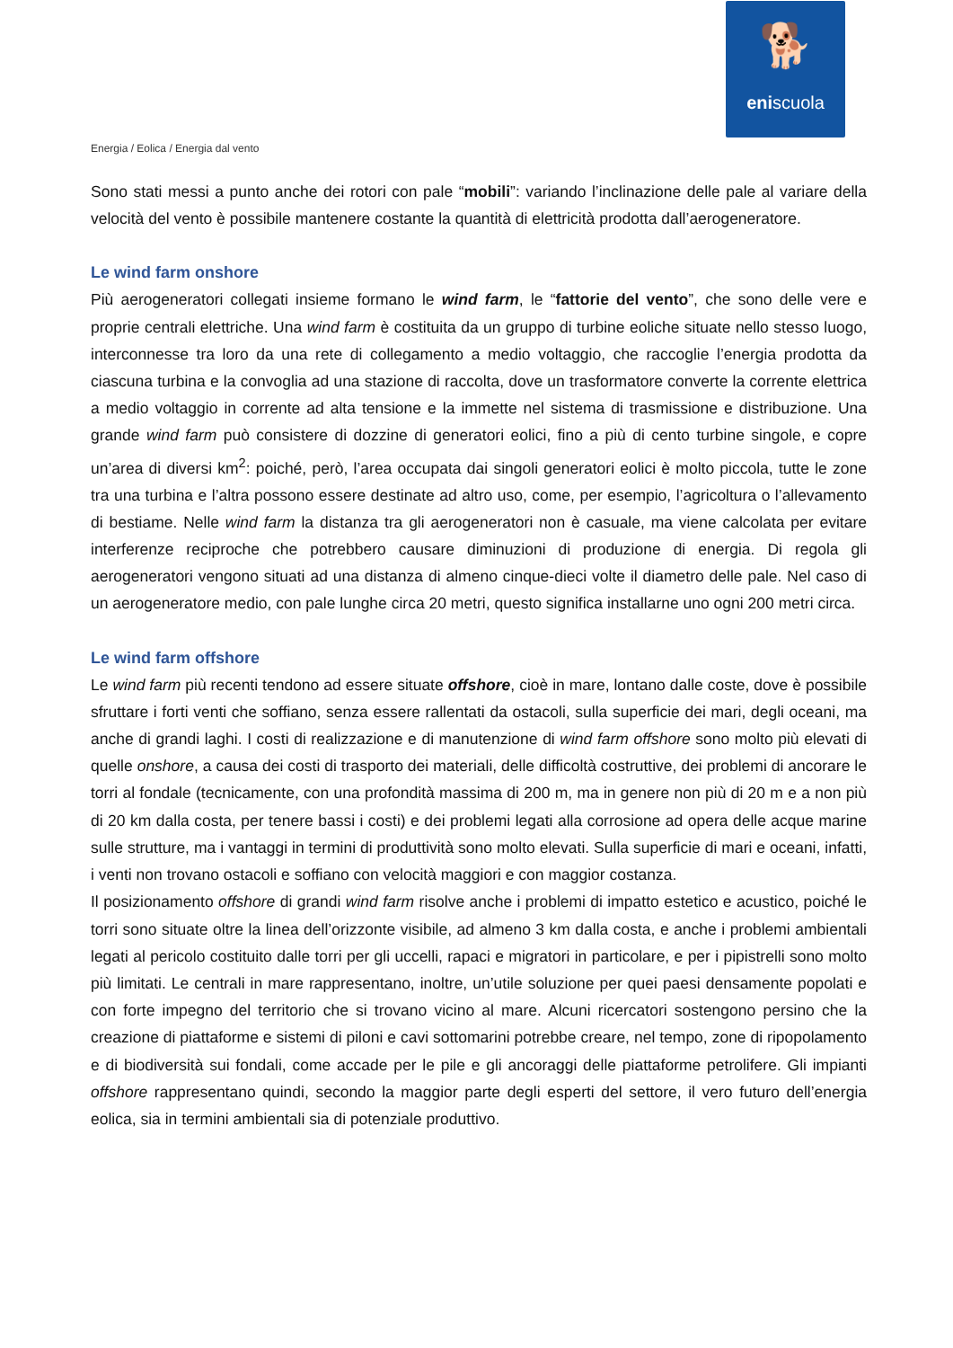🐕
eniscuola
Energia / Eolica / Energia dal vento
Sono stati messi a punto anche dei rotori con pale “mobili”: variando l’inclinazione delle pale al variare della velocità del vento è possibile mantenere costante la quantità di elettricità prodotta dall’aerogeneratore.
Le wind farm onshore
Più aerogeneratori collegati insieme formano le wind farm, le “fattorie del vento”, che sono delle vere e proprie centrali elettriche. Una wind farm è costituita da un gruppo di turbine eoliche situate nello stesso luogo, interconnesse tra loro da una rete di collegamento a medio voltaggio, che raccoglie l’energia prodotta da ciascuna turbina e la convoglia ad una stazione di raccolta, dove un trasformatore converte la corrente elettrica a medio voltaggio in corrente ad alta tensione e la immette nel sistema di trasmissione e distribuzione. Una grande wind farm può consistere di dozzine di generatori eolici, fino a più di cento turbine singole, e copre un’area di diversi km<sup>2</sup>: poiché, però, l’area occupata dai singoli generatori eolici è molto piccola, tutte le zone tra una turbina e l’altra possono essere destinate ad altro uso, come, per esempio, l’agricoltura o l’allevamento di bestiame. Nelle wind farm la distanza tra gli aerogeneratori non è casuale, ma viene calcolata per evitare interferenze reciproche che potrebbero causare diminuzioni di produzione di energia. Di regola gli aerogeneratori vengono situati ad una distanza di almeno cinque-dieci volte il diametro delle pale. Nel caso di un aerogeneratore medio, con pale lunghe circa 20 metri, questo significa installarne uno ogni 200 metri circa.
Le wind farm offshore
Le wind farm più recenti tendono ad essere situate offshore, cioè in mare, lontano dalle coste, dove è possibile sfruttare i forti venti che soffiano, senza essere rallentati da ostacoli, sulla superficie dei mari, degli oceani, ma anche di grandi laghi. I costi di realizzazione e di manutenzione di wind farm offshore sono molto più elevati di quelle onshore, a causa dei costi di trasporto dei materiali, delle difficoltà costruttive, dei problemi di ancorare le torri al fondale (tecnicamente, con una profondità massima di 200 m, ma in genere non più di 20 m e a non più di 20 km dalla costa, per tenere bassi i costi) e dei problemi legati alla corrosione ad opera delle acque marine sulle strutture, ma i vantaggi in termini di produttività sono molto elevati. Sulla superficie di mari e oceani, infatti, i venti non trovano ostacoli e soffiano con velocità maggiori e con maggior costanza.
Il posizionamento offshore di grandi wind farm risolve anche i problemi di impatto estetico e acustico, poiché le torri sono situate oltre la linea dell’orizzonte visibile, ad almeno 3 km dalla costa, e anche i problemi ambientali legati al pericolo costituito dalle torri per gli uccelli, rapaci e migratori in particolare, e per i pipistrelli sono molto più limitati. Le centrali in mare rappresentano, inoltre, un’utile soluzione per quei paesi densamente popolati e con forte impegno del territorio che si trovano vicino al mare. Alcuni ricercatori sostengono persino che la creazione di piattaforme e sistemi di piloni e cavi sottomarini potrebbe creare, nel tempo, zone di ripopolamento e di biodiversità sui fondali, come accade per le pile e gli ancoraggi delle piattaforme petrolifere. Gli impianti offshore rappresentano quindi, secondo la maggior parte degli esperti del settore, il vero futuro dell’energia eolica, sia in termini ambientali sia di potenziale produttivo.